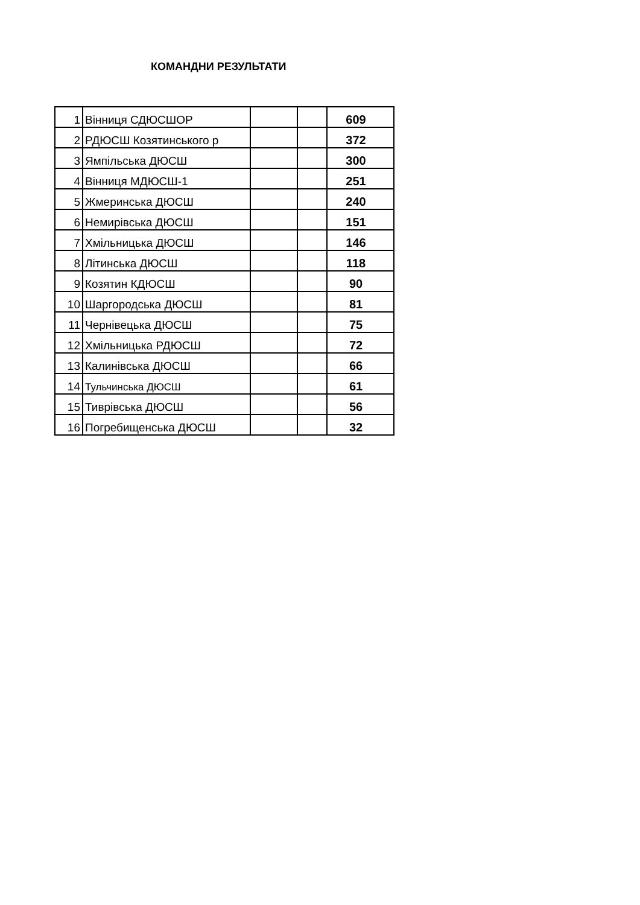КОМАНДНИ РЕЗУЛЬТАТИ
| 1 | Вінниця СДЮСШОР | | | 609 |
| 2 | РДЮСШ Козятинського р | | | 372 |
| 3 | Ямпільська ДЮСШ | | | 300 |
| 4 | Вінниця МДЮСШ-1 | | | 251 |
| 5 | Жмеринська ДЮСШ | | | 240 |
| 6 | Немирівська ДЮСШ | | | 151 |
| 7 | Хмільницька ДЮСШ | | | 146 |
| 8 | Літинська ДЮСШ | | | 118 |
| 9 | Козятин КДЮСШ | | | 90 |
| 10 | Шаргородська ДЮСШ | | | 81 |
| 11 | Чернівецька ДЮСШ | | | 75 |
| 12 | Хмільницька РДЮСШ | | | 72 |
| 13 | Калинівська ДЮСШ | | | 66 |
| 14 | Тульчинська ДЮСШ | | | 61 |
| 15 | Тиврівська ДЮСШ | | | 56 |
| 16 | Погребищенська ДЮСШ | | | 32 |